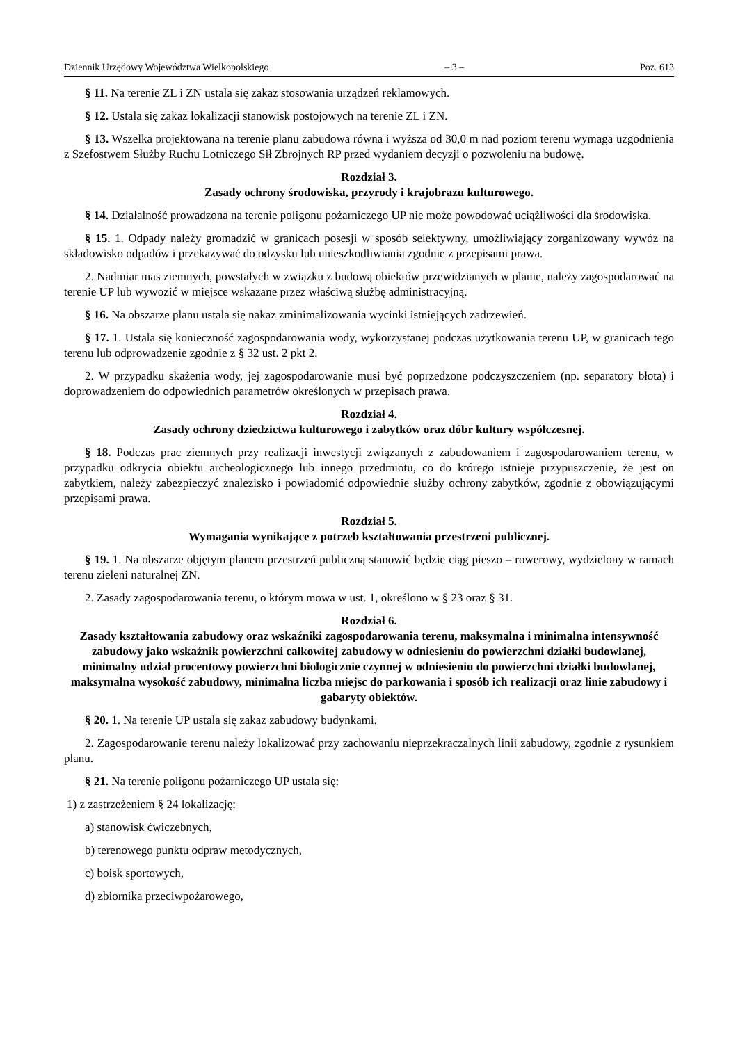Dziennik Urzędowy Województwa Wielkopolskiego – 3 – Poz. 613
§ 11. Na terenie ZL i ZN ustala się zakaz stosowania urządzeń reklamowych.
§ 12. Ustala się zakaz lokalizacji stanowisk postojowych na terenie ZL i ZN.
§ 13. Wszelka projektowana na terenie planu zabudowa równa i wyższa od 30,0 m nad poziom terenu wymaga uzgodnienia z Szefostwem Służby Ruchu Lotniczego Sił Zbrojnych RP przed wydaniem decyzji o pozwoleniu na budowę.
Rozdział 3.
Zasady ochrony środowiska, przyrody i krajobrazu kulturowego.
§ 14. Działalność prowadzona na terenie poligonu pożarniczego UP nie może powodować uciążliwości dla środowiska.
§ 15. 1. Odpady należy gromadzić w granicach posesji w sposób selektywny, umożliwiający zorganizowany wywóz na składowisko odpadów i przekazywać do odzysku lub unieszkodliwiania zgodnie z przepisami prawa.
2. Nadmiar mas ziemnych, powstałych w związku z budową obiektów przewidzianych w planie, należy zagospodarować na terenie UP lub wywozić w miejsce wskazane przez właściwą służbę administracyjną.
§ 16. Na obszarze planu ustala się nakaz zminimalizowania wycinki istniejących zadrzewień.
§ 17. 1. Ustala się konieczność zagospodarowania wody, wykorzystanej podczas użytkowania terenu UP, w granicach tego terenu lub odprowadzenie zgodnie z § 32 ust. 2 pkt 2.
2. W przypadku skażenia wody, jej zagospodarowanie musi być poprzedzone podczyszczeniem (np. separatory błota) i doprowadzeniem do odpowiednich parametrów określonych w przepisach prawa.
Rozdział 4.
Zasady ochrony dziedzictwa kulturowego i zabytków oraz dóbr kultury współczesnej.
§ 18. Podczas prac ziemnych przy realizacji inwestycji związanych z zabudowaniem i zagospodarowaniem terenu, w przypadku odkrycia obiektu archeologicznego lub innego przedmiotu, co do którego istnieje przypuszczenie, że jest on zabytkiem, należy zabezpieczyć znalezisko i powiadomić odpowiednie służby ochrony zabytków, zgodnie z obowiązującymi przepisami prawa.
Rozdział 5.
Wymagania wynikające z potrzeb kształtowania przestrzeni publicznej.
§ 19. 1. Na obszarze objętym planem przestrzeń publiczną stanowić będzie ciąg pieszo – rowerowy, wydzielony w ramach terenu zieleni naturalnej ZN.
2. Zasady zagospodarowania terenu, o którym mowa w ust. 1, określono w § 23 oraz § 31.
Rozdział 6.
Zasady kształtowania zabudowy oraz wskaźniki zagospodarowania terenu, maksymalna i minimalna intensywność zabudowy jako wskaźnik powierzchni całkowitej zabudowy w odniesieniu do powierzchni działki budowlanej, minimalny udział procentowy powierzchni biologicznie czynnej w odniesieniu do powierzchni działki budowlanej, maksymalna wysokość zabudowy, minimalna liczba miejsc do parkowania i sposób ich realizacji oraz linie zabudowy i gabaryty obiektów.
§ 20. 1. Na terenie UP ustala się zakaz zabudowy budynkami.
2. Zagospodarowanie terenu należy lokalizować przy zachowaniu nieprzekraczalnych linii zabudowy, zgodnie z rysunkiem planu.
§ 21. Na terenie poligonu pożarniczego UP ustala się:
1) z zastrzeżeniem § 24 lokalizację:
a) stanowisk ćwiczebnych,
b) terenowego punktu odpraw metodycznych,
c) boisk sportowych,
d) zbiornika przeciwpożarowego,